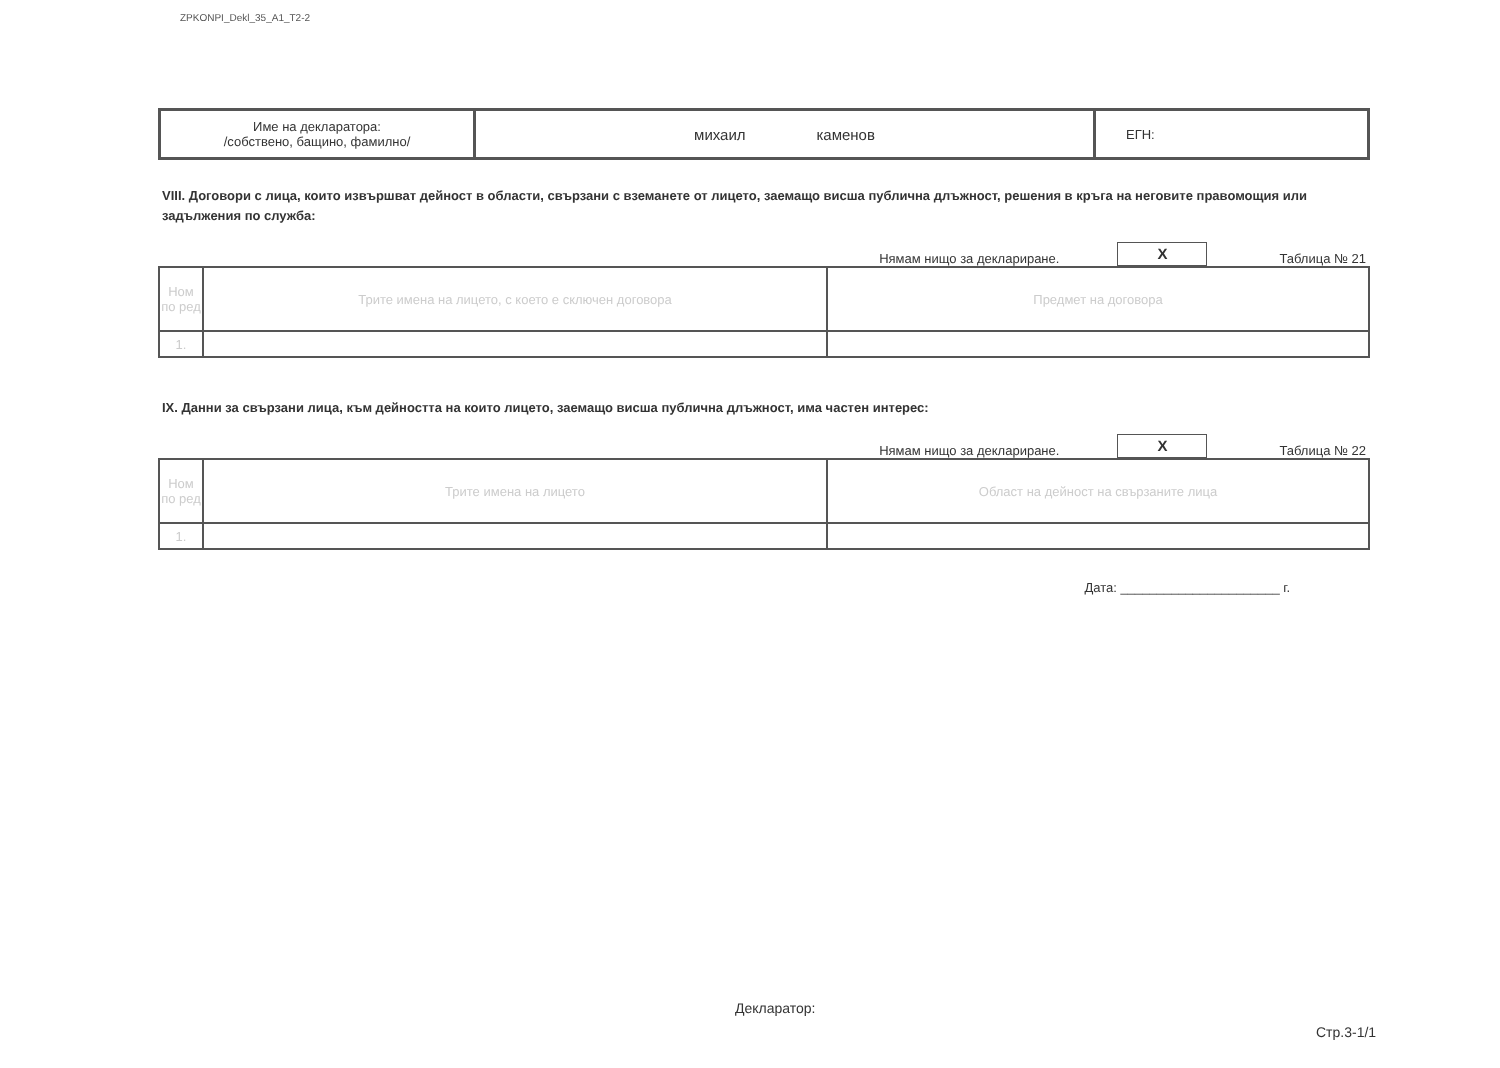ZPKONPI_Dekl_35_A1_T2-2
| Име на декларатора: /собствено, бащино, фамилно/ | михаил каменов | ЕГН: |
VIII. Договори с лица, които извършват дейност в области, свързани с вземанете от лицето, заемащо висша публична длъжност, решения в кръга на неговите правомощия или задължения по служба:
Нямам нищо за деклариране.
X
Таблица № 21
| Ном по ред | Трите имена на лицето, с което е сключен договора | Предмет на договора |
| 1. | | |
IX. Данни за свързани лица, към дейността на които лицето, заемащо висша публична длъжност, има частен интерес:
Нямам нищо за деклариране.
X
Таблица № 22
| Ном по ред | Трите имена на лицето | Област на дейност на свързаните лица |
| 1. | | |
Дата: ______________________ г.
Декларатор:
Стр.3-1/1